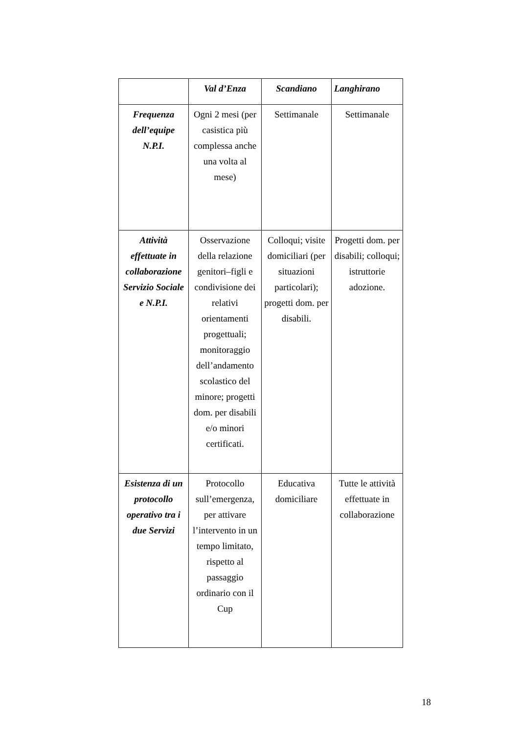| | Val d’Enza | Scandiano | Langhirano |
| --- | --- | --- | --- |
| Frequenza dell’equipe N.P.I. | Ogni 2 mesi (per casistica più complessa anche una volta al mese) | Settimanale | Settimanale |
| Attività effettuate in collaborazione Servizio Sociale e N.P.I. | Osservazione della relazione genitori–figli e condivisione dei relativi orientamenti progettuali; monitoraggio dell’andamento scolastico del minore; progetti dom. per disabili e/o minori certificati. | Colloqui; visite domiciliari (per situazioni particolari); progetti dom. per disabili. | Progetti dom. per disabili; colloqui; istruttorie adozione. |
| Esistenza di un protocollo operativo tra i due Servizi | Protocollo sull’emergenza, per attivare l’intervento in un tempo limitato, rispetto al passaggio ordinario con il Cup | Educativa domiciliare | Tutte le attività effettuate in collaborazione |
18